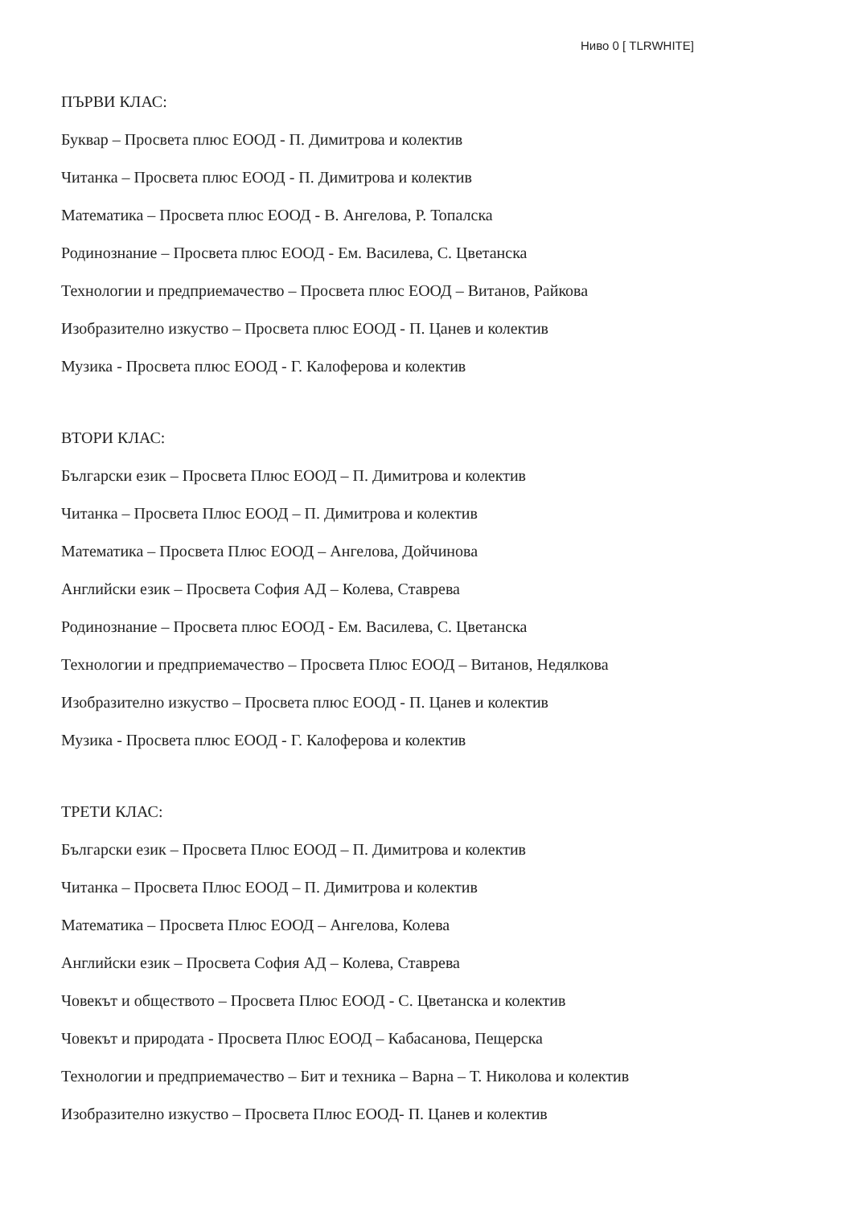Ниво 0 [ TLRWHITE]
ПЪРВИ КЛАС:
Буквар – Просвета плюс ЕООД - П. Димитрова и колектив
Читанка – Просвета плюс ЕООД - П. Димитрова и колектив
Математика – Просвета плюс ЕООД - В. Ангелова, Р. Топалска
Родинознание – Просвета плюс ЕООД - Ем. Василева, С. Цветанска
Технологии и предприемачество – Просвета плюс ЕООД – Витанов, Райкова
Изобразително изкуство – Просвета плюс ЕООД - П. Цанев и колектив
Музика - Просвета плюс ЕООД - Г. Калоферова и колектив
ВТОРИ КЛАС:
Български език – Просвета Плюс ЕООД – П. Димитрова и колектив
Читанка – Просвета Плюс ЕООД – П. Димитрова и колектив
Математика – Просвета Плюс ЕООД – Ангелова, Дойчинова
Английски език – Просвета София АД – Колева, Ставрева
Родинознание – Просвета плюс ЕООД - Ем. Василева, С. Цветанска
Технологии и предприемачество – Просвета Плюс ЕООД – Витанов, Недялкова
Изобразително изкуство – Просвета плюс ЕООД - П. Цанев и колектив
Музика - Просвета плюс ЕООД - Г. Калоферова и колектив
ТРЕТИ КЛАС:
Български език – Просвета Плюс ЕООД – П. Димитрова и колектив
Читанка – Просвета Плюс ЕООД – П. Димитрова и колектив
Математика – Просвета Плюс ЕООД – Ангелова, Колева
Английски език – Просвета София АД – Колева, Ставрева
Човекът и обществото – Просвета Плюс ЕООД - С. Цветанска и колектив
Човекът и природата - Просвета Плюс ЕООД – Кабасанова, Пещерска
Технологии и предприемачество – Бит и техника – Варна – Т. Николова и колектив
Изобразително изкуство – Просвета Плюс ЕООД- П. Цанев и колектив